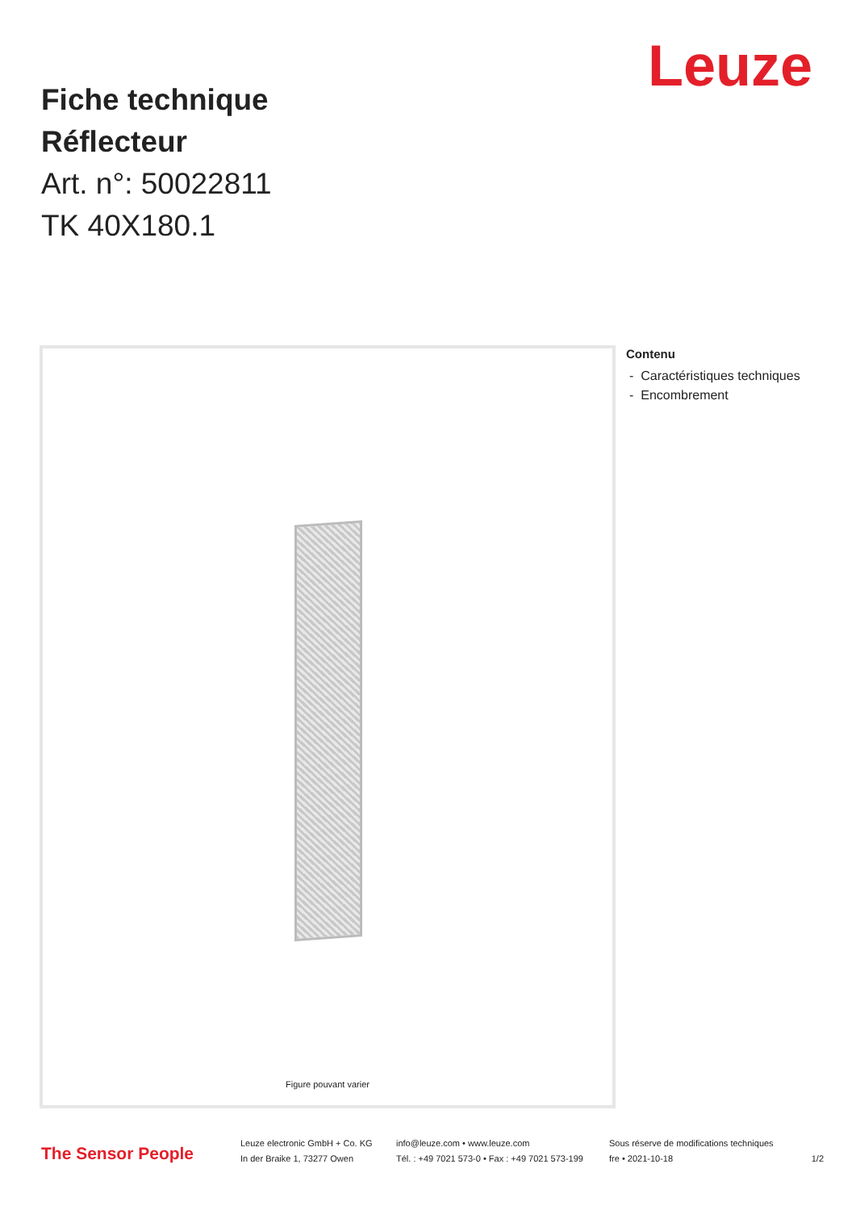Leuze
Fiche technique
Réflecteur
Art. n°: 50022811
TK 40X180.1
Figure pouvant varier
Contenu
- Caractéristiques techniques
- Encombrement
The Sensor People
Leuze electronic GmbH + Co. KG
In der Braike 1, 73277 Owen
info@leuze.com • www.leuze.com
Tél. : +49 7021 573-0 • Fax : +49 7021 573-199
Sous réserve de modifications techniques
fre • 2021-10-18
1/2